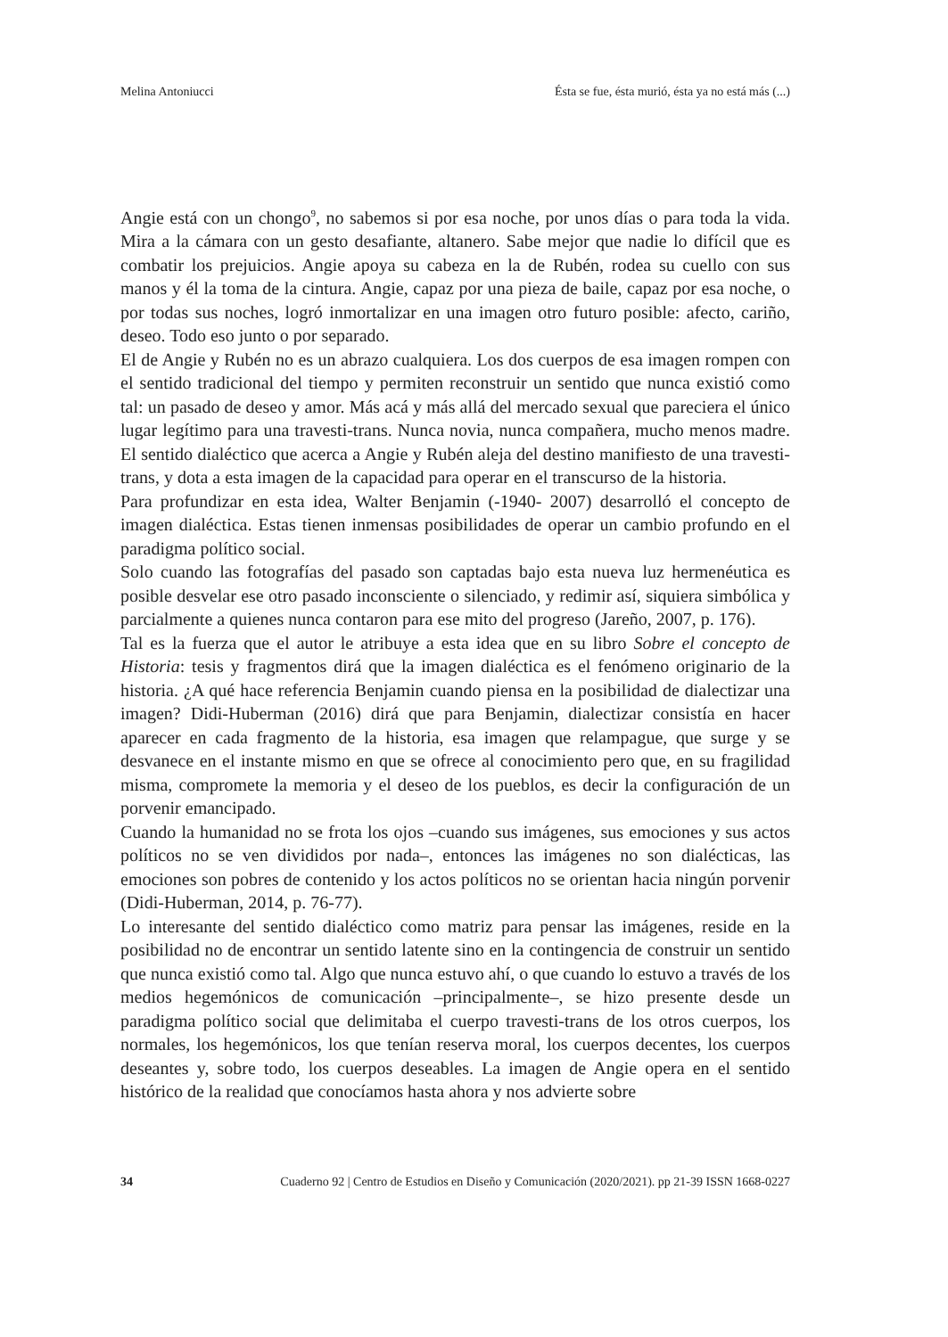Melina Antoniucci Ésta se fue, ésta murió, ésta ya no está más (...)
Angie está con un chongo<sup>9</sup>, no sabemos si por esa noche, por unos días o para toda la vida. Mira a la cámara con un gesto desafiante, altanero. Sabe mejor que nadie lo difícil que es combatir los prejuicios. Angie apoya su cabeza en la de Rubén, rodea su cuello con sus manos y él la toma de la cintura. Angie, capaz por una pieza de baile, capaz por esa noche, o por todas sus noches, logró inmortalizar en una imagen otro futuro posible: afecto, cariño, deseo. Todo eso junto o por separado.
El de Angie y Rubén no es un abrazo cualquiera. Los dos cuerpos de esa imagen rompen con el sentido tradicional del tiempo y permiten reconstruir un sentido que nunca existió como tal: un pasado de deseo y amor. Más acá y más allá del mercado sexual que pareciera el único lugar legítimo para una travesti-trans. Nunca novia, nunca compañera, mucho menos madre. El sentido dialéctico que acerca a Angie y Rubén aleja del destino manifiesto de una travesti-trans, y dota a esta imagen de la capacidad para operar en el transcurso de la historia.
Para profundizar en esta idea, Walter Benjamin (-1940- 2007) desarrolló el concepto de imagen dialéctica. Estas tienen inmensas posibilidades de operar un cambio profundo en el paradigma político social.
Solo cuando las fotografías del pasado son captadas bajo esta nueva luz hermenéutica es posible desvelar ese otro pasado inconsciente o silenciado, y redimir así, siquiera simbólica y parcialmente a quienes nunca contaron para ese mito del progreso (Jareño, 2007, p. 176).
Tal es la fuerza que el autor le atribuye a esta idea que en su libro Sobre el concepto de Historia: tesis y fragmentos dirá que la imagen dialéctica es el fenómeno originario de la historia. ¿A qué hace referencia Benjamin cuando piensa en la posibilidad de dialectizar una imagen? Didi-Huberman (2016) dirá que para Benjamin, dialectizar consistía en hacer aparecer en cada fragmento de la historia, esa imagen que relampague, que surge y se desvanece en el instante mismo en que se ofrece al conocimiento pero que, en su fragilidad misma, compromete la memoria y el deseo de los pueblos, es decir la configuración de un porvenir emancipado.
Cuando la humanidad no se frota los ojos –cuando sus imágenes, sus emociones y sus actos políticos no se ven divididos por nada–, entonces las imágenes no son dialécticas, las emociones son pobres de contenido y los actos políticos no se orientan hacia ningún porvenir (Didi-Huberman, 2014, p. 76-77).
Lo interesante del sentido dialéctico como matriz para pensar las imágenes, reside en la posibilidad no de encontrar un sentido latente sino en la contingencia de construir un sentido que nunca existió como tal. Algo que nunca estuvo ahí, o que cuando lo estuvo a través de los medios hegemónicos de comunicación –principalmente–, se hizo presente desde un paradigma político social que delimitaba el cuerpo travesti-trans de los otros cuerpos, los normales, los hegemónicos, los que tenían reserva moral, los cuerpos decentes, los cuerpos deseantes y, sobre todo, los cuerpos deseables. La imagen de Angie opera en el sentido histórico de la realidad que conocíamos hasta ahora y nos advierte sobre
34 Cuaderno 92 | Centro de Estudios en Diseño y Comunicación (2020/2021). pp 21-39 ISSN 1668-0227